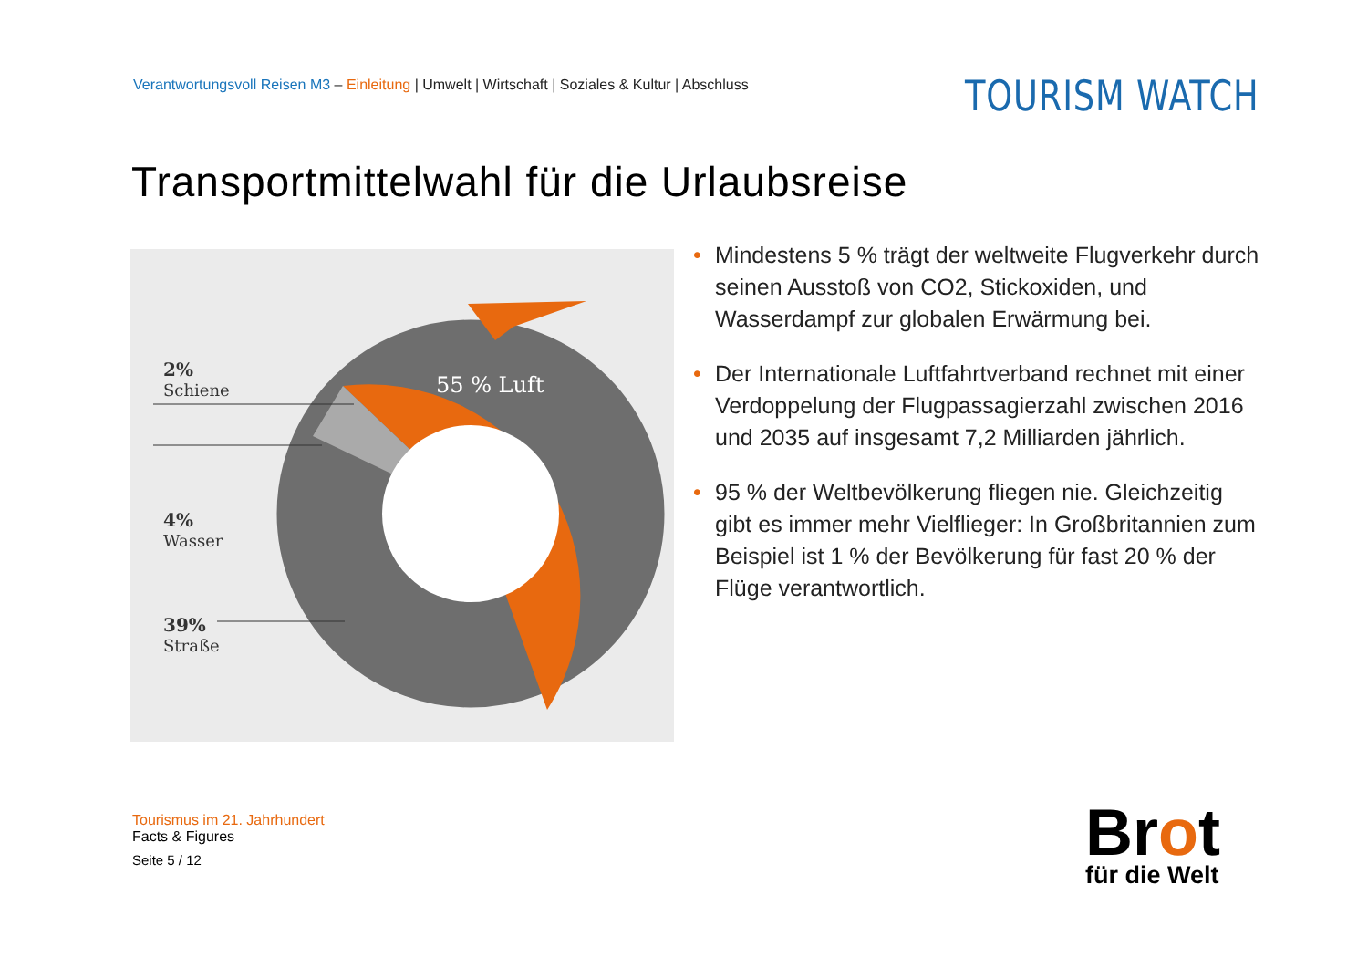Verantwortungsvoll Reisen M3 – Einleitung | Umwelt | Wirtschaft | Soziales & Kultur | Abschluss
TOURISM WATCH
Transportmittelwahl für die Urlaubsreise
2%
Schiene
4%
Wasser
39%
Straße
55 % Luft
• Mindestens 5 % trägt der weltweite Flugverkehr durch seinen Ausstoß von CO2, Stickoxiden, und Wasserdampf zur globalen Erwärmung bei.
• Der Internationale Luftfahrtverband rechnet mit einer Verdoppelung der Flugpassagierzahl zwischen 2016 und 2035 auf insgesamt 7,2 Milliarden jährlich.
• 95 % der Weltbevölkerung fliegen nie. Gleichzeitig gibt es immer mehr Vielflieger: In Großbritannien zum Beispiel ist 1 % der Bevölkerung für fast 20 % der Flüge verantwortlich.
Tourismus im 21. Jahrhundert
Facts & Figures
Seite 5 / 12
Brot
für die Welt